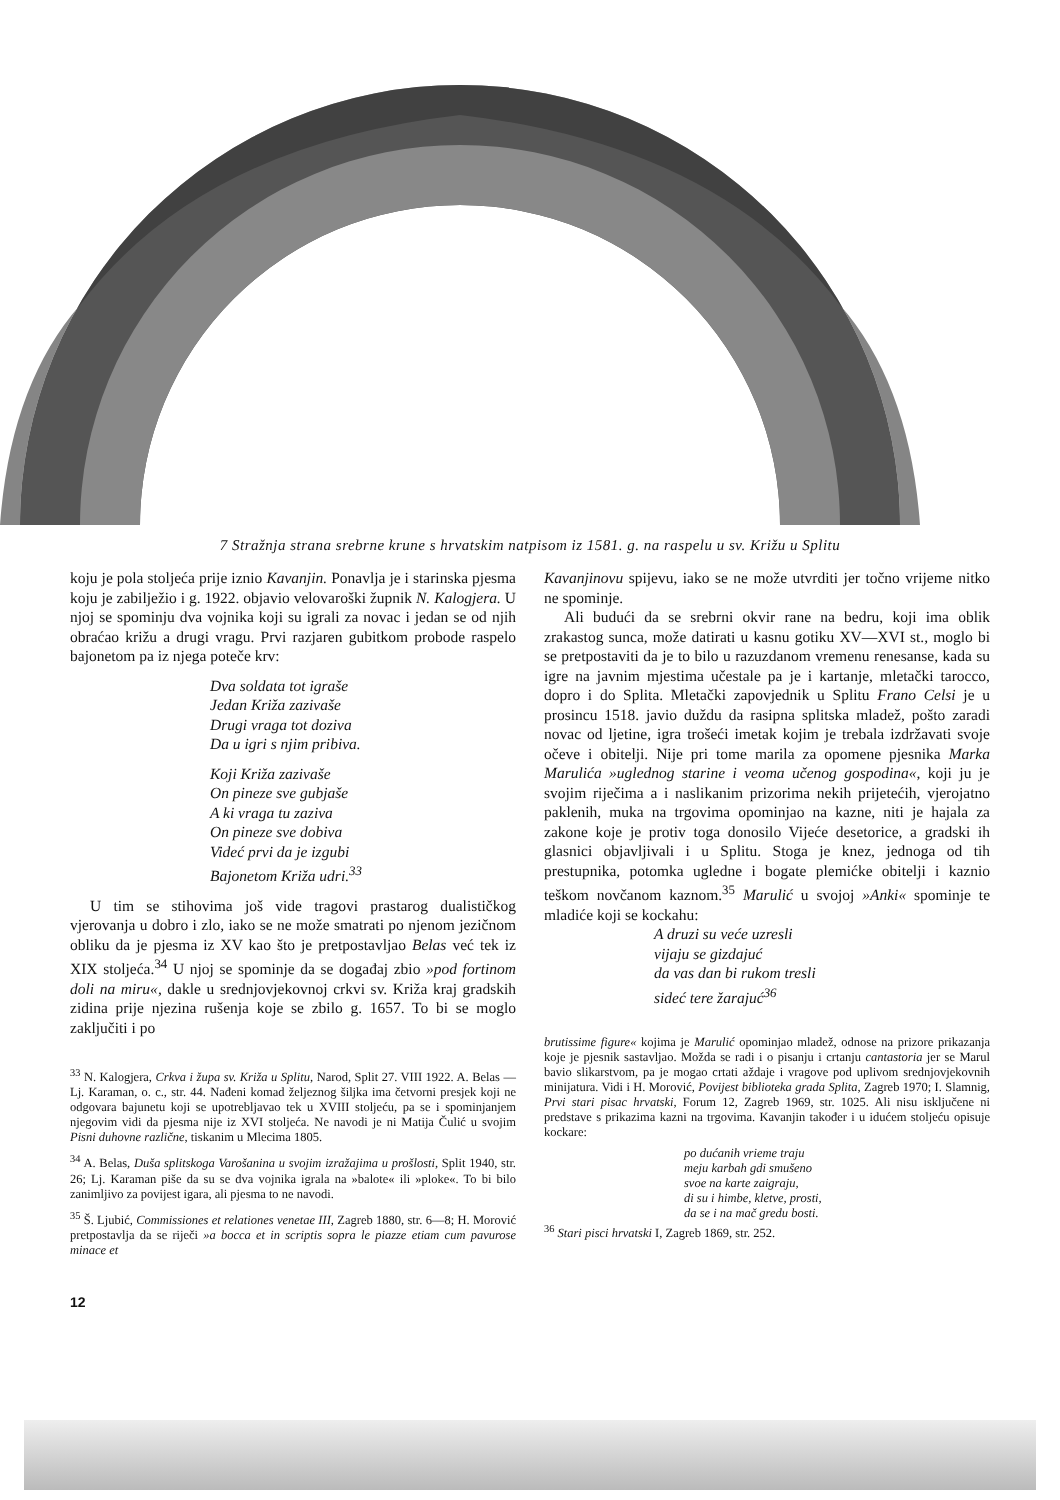7 Stražnja strana srebrne krune s hrvatskim natpisom iz 1581. g. na raspelu u sv. Križu u Splitu
koju je pola stoljeća prije iznio Kavanjin. Ponavlja je i starinska pjesma koju je zabilježio i g. 1922. objavio velovaroški župnik N. Kalogjera. U njoj se spominju dva vojnika koji su igrali za novac i jedan se od njih obraćao križu a drugi vragu. Prvi razjaren gubitkom probode raspelo bajonetom pa iz njega poteče krv:
Dva soldata tot igraše
Jedan Križa zazivaše
Drugi vraga tot doziva
Da u igri s njim pribiva.
Koji Križa zazivaše
On pineze sve gubjaše
A ki vraga tu zaziva
On pineze sve dobiva
Videć prvi da je izgubi
Bajonetom Križa udri.<sup>33</sup>
U tim se stihovima još vide tragovi prastarog dualističkog vjerovanja u dobro i zlo, iako se ne može smatrati po njenom jezičnom obliku da je pjesma iz XV kao što je pretpostavljao Belas već tek iz XIX stoljeća.<sup>34</sup> U njoj se spominje da se događaj zbio »pod fortinom doli na miru«, dakle u srednjovjekovnoj crkvi sv. Križa kraj gradskih zidina prije njezina rušenja koje se zbilo g. 1657. To bi se moglo zaključiti i po
<sup>33</sup> N. Kalogjera, Crkva i župa sv. Križa u Splitu, Narod, Split 27. VIII 1922. A. Belas — Lj. Karaman, o. c., str. 44. Nađeni komad željeznog šiljka ima četvorni presjek koji ne odgovara bajunetu koji se upotrebljavao tek u XVIII stoljeću, pa se i spominjanjem njegovim vidi da pjesma nije iz XVI stoljeća. Ne navodi je ni Matija Čulić u svojim Pisni duhovne različne, tiskanim u Mlecima 1805.
<sup>34</sup> A. Belas, Duša splitskoga Varošanina u svojim izražajima u prošlosti, Split 1940, str. 26; Lj. Karaman piše da su se dva vojnika igrala na »balote« ili »ploke«. To bi bilo zanimljivo za povijest igara, ali pjesma to ne navodi.
<sup>35</sup> Š. Ljubić, Commissiones et relationes venetae III, Zagreb 1880, str. 6—8; H. Morović pretpostavlja da se riječi »a bocca et in scriptis sopra le piazze etiam cum pavurose minace et
Kavanjinovu spijevu, iako se ne može utvrditi jer točno vrijeme nitko ne spominje.
Ali budući da se srebrni okvir rane na bedru, koji ima oblik zrakastog sunca, može datirati u kasnu gotiku XV—XVI st., moglo bi se pretpostaviti da je to bilo u razuzdanom vremenu renesanse, kada su igre na javnim mjestima učestale pa je i kartanje, mletački tarocco, dopro i do Splita. Mletački zapovjednik u Splitu Frano Celsi je u prosincu 1518. javio duždu da rasipna splitska mladež, pošto zaradi novac od ljetine, igra trošeći imetak kojim je trebala izdržavati svoje očeve i obitelji. Nije pri tome marila za opomene pjesnika Marka Marulića »uglednog starine i veoma učenog gospodina«, koji ju je svojim riječima a i naslikanim prizorima nekih prijetećih, vjerojatno paklenih, muka na trgovima opominjao na kazne, niti je hajala za zakone koje je protiv toga donosilo Vijeće desetorice, a gradski ih glasnici objavljivali i u Splitu. Stoga je knez, jednoga od tih prestupnika, potomka ugledne i bogate plemićke obitelji i kaznio teškom novčanom kaznom.<sup>35</sup> Marulić u svojoj »Anki« spominje te mladiće koji se kockahu:
A druzi su veće uzresli
vijaju se gizdajuć
da vas dan bi rukom tresli
sideć tere žarajuć<sup>36</sup>
brutissime figure« kojima je Marulić opominjao mladež, odnose na prizore prikazanja koje je pjesnik sastavljao. Možda se radi i o pisanju i crtanju cantastoria jer se Marul bavio slikarstvom, pa je mogao crtati aždaje i vragove pod uplivom srednjovjekovnih minijatura. Vidi i H. Morović, Povijest biblioteka grada Splita, Zagreb 1970; I. Slamnig, Prvi stari pisac hrvatski, Forum 12, Zagreb 1969, str. 1025. Ali nisu isključene ni predstave s prikazima kazni na trgovima. Kavanjin također i u idućem stoljeću opisuje kockare:
po dućanih vrieme traju
meju karbah gdi smušeno
svoe na karte zaigraju,
di su i himbe, kletve, prosti,
da se i na mač gredu bosti.
<sup>36</sup> Stari pisci hrvatski I, Zagreb 1869, str. 252.
12